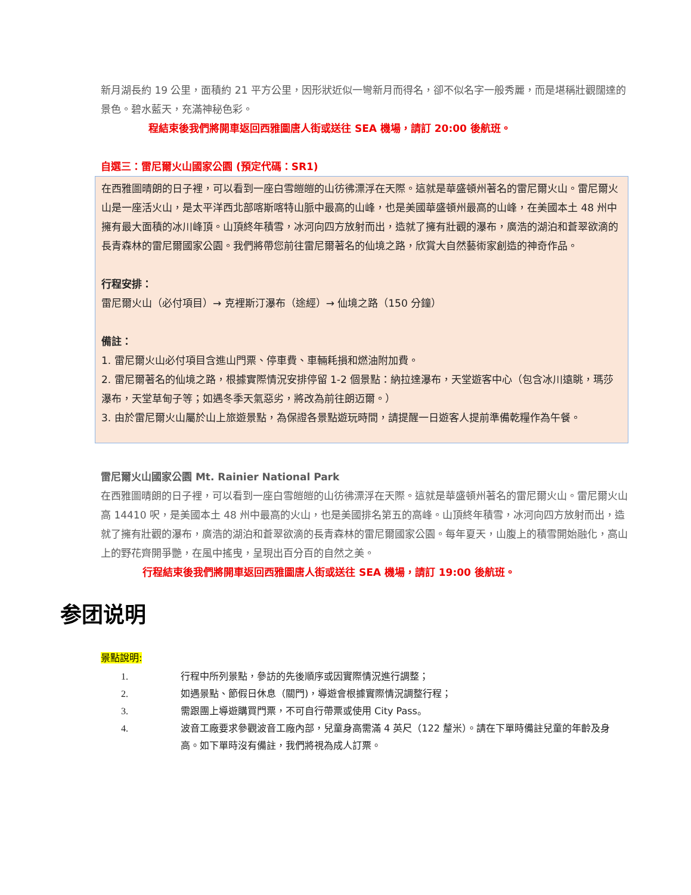新月湖長約 19 公里，面積約 21 平方公里，因形狀近似一彎新月而得名，卻不似名字一般秀麗，而是堪稱壯觀闊達的景色。碧水藍天，充滿神秘色彩。
程結束後我們將開車返回西雅圖唐人街或送往 SEA 機場，請訂 20:00 後航班。
自選三：雷尼爾火山國家公園 (預定代碼：SR1)
在西雅圖晴朗的日子裡，可以看到一座白雪皚皚的山彷彿漂浮在天際。這就是華盛頓州著名的雷尼爾火山。雷尼爾火山是一座活火山，是太平洋西北部喀斯喀特山脈中最高的山峰，也是美國華盛頓州最高的山峰，在美國本土 48 州中擁有最大面積的冰川峰頂。山頂終年積雪，冰河向四方放射而出，造就了擁有壯觀的瀑布，廣浩的湖泊和蒼翠欲滴的長青森林的雷尼爾國家公園。我們將帶您前往雷尼爾著名的仙境之路，欣賞大自然藝術家創造的神奇作品。
行程安排：
雷尼爾火山（必付項目）→ 克裡斯汀瀑布（途經）→ 仙境之路（150 分鐘）
備註：
1. 雷尼爾火山必付項目含進山門票、停車費、車輛耗損和燃油附加費。
2. 雷尼爾著名的仙境之路，根據實際情況安排停留 1-2 個景點：納拉達瀑布，天堂遊客中心（包含冰川遠眺，瑪莎瀑布，天堂草甸子等；如遇冬季天氣惡劣，將改為前往朗迈爾。）
3. 由於雷尼爾火山屬於山上旅遊景點，為保證各景點遊玩時間，請提醒一日遊客人提前準備乾糧作為午餐。
雷尼爾火山國家公園 Mt. Rainier National Park
在西雅圖晴朗的日子裡，可以看到一座白雪皚皚的山彷彿漂浮在天際。這就是華盛頓州著名的雷尼爾火山。雷尼爾火山高 14410 呎，是美國本土 48 州中最高的火山，也是美國排名第五的高峰。山頂終年積雪，冰河向四方放射而出，造就了擁有壯觀的瀑布，廣浩的湖泊和蒼翠欲滴的長青森林的雷尼爾國家公園。每年夏天，山腹上的積雪開始融化，高山上的野花齊開爭艷，在風中搖曳，呈現出百分百的自然之美。
行程結束後我們將開車返回西雅圖唐人街或送往 SEA 機場，請訂 19:00 後航班。
参团说明
景點說明:
1. 行程中所列景點，參訪的先後順序或因實際情況進行調整；
2. 如遇景點、節假日休息（關門)，導遊會根據實際情況調整行程；
3. 需跟團上導遊購買門票，不可自行帶票或使用 City Pass。
4. 波音工廠要求參觀波音工廠內部，兒童身高需滿 4 英尺（122 釐米）。請在下單時備註兒童的年齡及身高。如下單時沒有備註，我們將視為成人訂票。